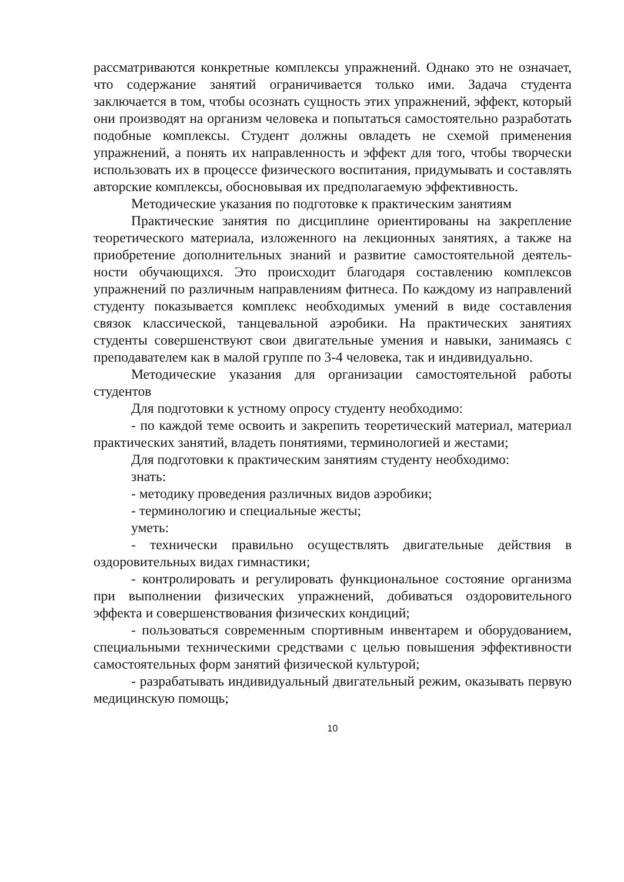рассматриваются конкретные комплексы упражнений. Однако это не означает, что содержание занятий ограничивается только ими. Задача студента заключается в том, чтобы осознать сущность этих упражнений, эффект, который они производят на организм человека и попытаться самостоятельно разработать подобные комплексы. Студент должны овладеть не схемой применения упражнений, а понять их направленность и эффект для того, чтобы творчески использовать их в процессе физического воспитания, придумывать и составлять авторские комплексы, обосновывая их предполагаемую эффективность.
Методические указания по подготовке к практическим занятиям
Практические занятия по дисциплине ориентированы на закрепление теоретического материала, изложенного на лекционных занятиях, а также на приобретение дополнительных знаний и развитие самостоятельной деятель- ности обучающихся. Это происходит благодаря составлению комплексов упражнений по различным направлениям фитнеса. По каждому из направлений студенту показывается комплекс необходимых умений в виде составления связок классической, танцевальной аэробики. На практических занятиях студенты совершенствуют свои двигательные умения и навыки, занимаясь с преподавателем как в малой группе по 3-4 человека, так и индивидуально.
Методические указания для организации самостоятельной работы студентов
Для подготовки к устному опросу студенту необходимо:
- по каждой теме освоить и закрепить теоретический материал, материал практических занятий, владеть понятиями, терминологией и жестами;
Для подготовки к практическим занятиям студенту необходимо:
знать:
- методику проведения различных видов аэробики;
- терминологию и специальные жесты;
уметь:
- технически правильно осуществлять двигательные действия в оздоровительных видах гимнастики;
- контролировать и регулировать функциональное состояние организма при выполнении физических упражнений, добиваться оздоровительного эффекта и совершенствования физических кондиций;
- пользоваться современным спортивным инвентарем и оборудованием, специальными техническими средствами с целью повышения эффективности самостоятельных форм занятий физической культурой;
- разрабатывать индивидуальный двигательный режим, оказывать первую медицинскую помощь;
10